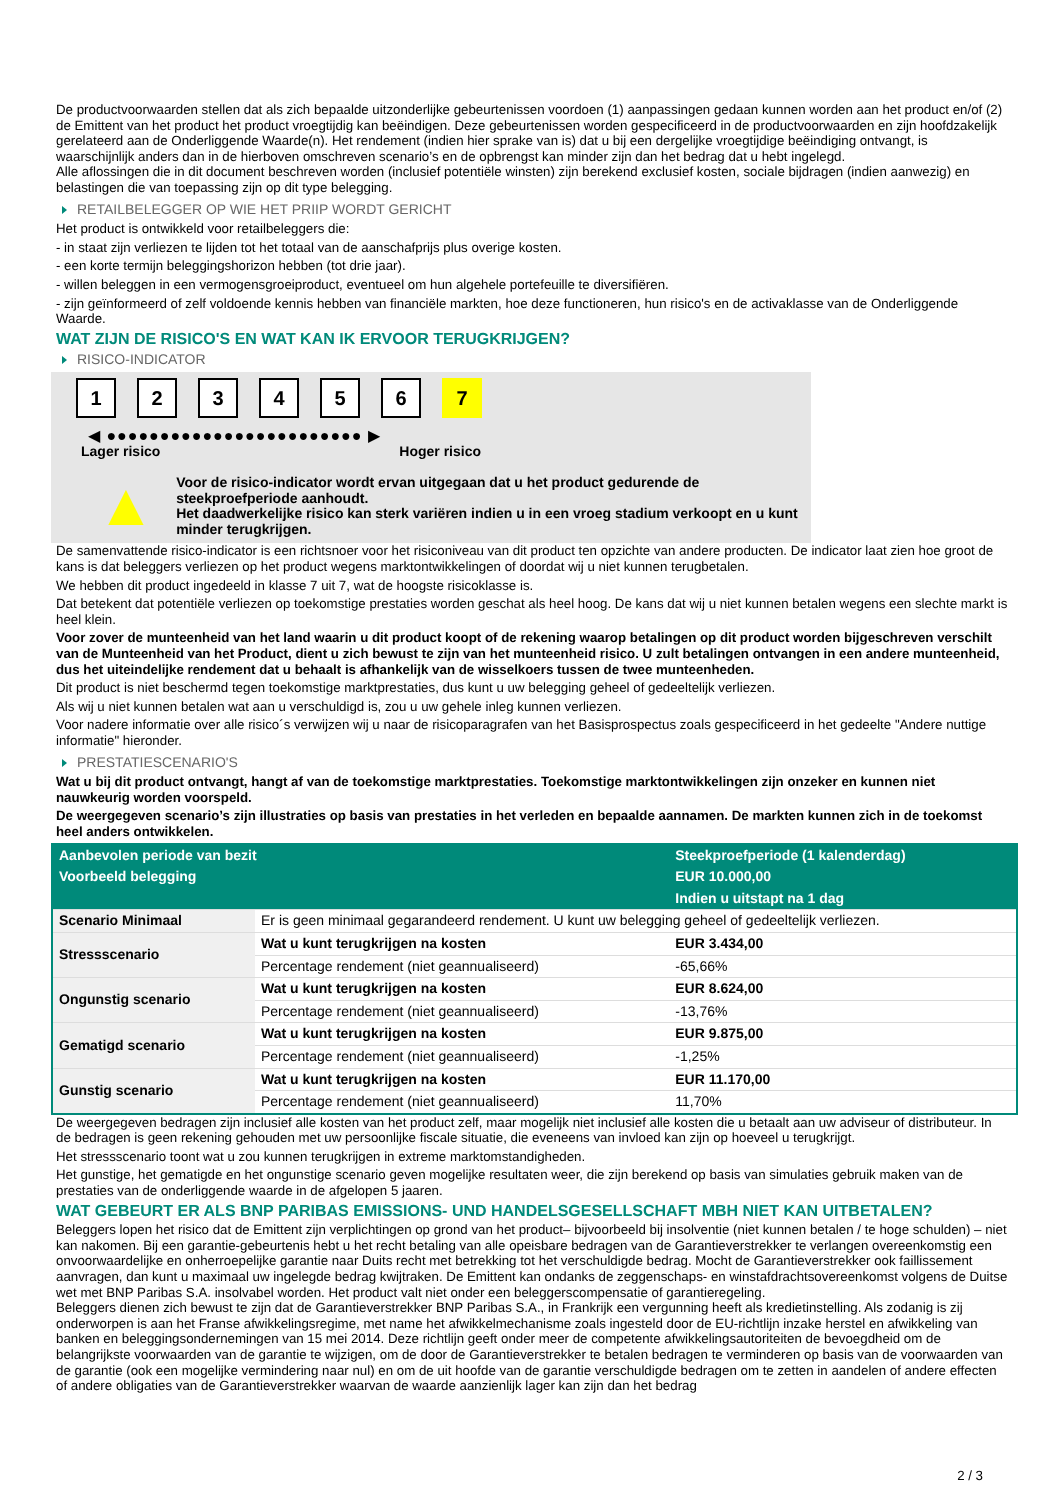De productvoorwaarden stellen dat als zich bepaalde uitzonderlijke gebeurtenissen voordoen (1) aanpassingen gedaan kunnen worden aan het product en/of (2) de Emittent van het product het product vroegtijdig kan beëindigen. Deze gebeurtenissen worden gespecificeerd in de productvoorwaarden en zijn hoofdzakelijk gerelateerd aan de Onderliggende Waarde(n). Het rendement (indien hier sprake van is) dat u bij een dergelijke vroegtijdige beëindiging ontvangt, is waarschijnlijk anders dan in de hierboven omschreven scenario’s en de opbrengst kan minder zijn dan het bedrag dat u hebt ingelegd.
Alle aflossingen die in dit document beschreven worden (inclusief potentiële winsten) zijn berekend exclusief kosten, sociale bijdragen (indien aanwezig) en belastingen die van toepassing zijn op dit type belegging.
RETAILBELEGGER OP WIE HET PRIIP WORDT GERICHT
Het product is ontwikkeld voor retailbeleggers die:
- in staat zijn verliezen te lijden tot het totaal van de aanschafprijs plus overige kosten.
- een korte termijn beleggingshorizon hebben (tot drie jaar).
- willen beleggen in een vermogensgroeiproduct, eventueel om hun algehele portefeuille te diversifiëren.
- zijn geïnformeerd of zelf voldoende kennis hebben van financiële markten, hoe deze functioneren, hun risico's en de activaklasse van de Onderliggende Waarde.
WAT ZIJN DE RISICO'S EN WAT KAN IK ERVOOR TERUGKRIJGEN?
RISICO-INDICATOR
1 2 3 4 5 6 7
◀ ●●●●●●●●●●●●●●●●●●●●●●●● ▶
Lager risico Hoger risico
▲
Voor de risico-indicator wordt ervan uitgegaan dat u het product gedurende de steekproefperiode aanhoudt.
Het daadwerkelijke risico kan sterk variëren indien u in een vroeg stadium verkoopt en u kunt minder terugkrijgen.
De samenvattende risico-indicator is een richtsnoer voor het risiconiveau van dit product ten opzichte van andere producten. De indicator laat zien hoe groot de kans is dat beleggers verliezen op het product wegens marktontwikkelingen of doordat wij u niet kunnen terugbetalen.
We hebben dit product ingedeeld in klasse 7 uit 7, wat de hoogste risicoklasse is.
Dat betekent dat potentiële verliezen op toekomstige prestaties worden geschat als heel hoog. De kans dat wij u niet kunnen betalen wegens een slechte markt is heel klein.
Voor zover de munteenheid van het land waarin u dit product koopt of de rekening waarop betalingen op dit product worden bijgeschreven verschilt van de Munteenheid van het Product, dient u zich bewust te zijn van het munteenheid risico. U zult betalingen ontvangen in een andere munteenheid, dus het uiteindelijke rendement dat u behaalt is afhankelijk van de wisselkoers tussen de twee munteenheden.
Dit product is niet beschermd tegen toekomstige marktprestaties, dus kunt u uw belegging geheel of gedeeltelijk verliezen.
Als wij u niet kunnen betalen wat aan u verschuldigd is, zou u uw gehele inleg kunnen verliezen.
Voor nadere informatie over alle risico´s verwijzen wij u naar de risicoparagrafen van het Basisprospectus zoals gespecificeerd in het gedeelte "Andere nuttige informatie" hieronder.
PRESTATIESCENARIO'S
Wat u bij dit product ontvangt, hangt af van de toekomstige marktprestaties. Toekomstige marktontwikkelingen zijn onzeker en kunnen niet nauwkeurig worden voorspeld.
De weergegeven scenario’s zijn illustraties op basis van prestaties in het verleden en bepaalde aannamen. De markten kunnen zich in de toekomst heel anders ontwikkelen.
| Aanbevolen periode van bezit | | Steekproefperiode (1 kalenderdag) |
| --- | --- | --- |
| Voorbeeld belegging | | EUR 10.000,00 |
| | | Indien u uitstapt na 1 dag |
| Scenario Minimaal | Er is geen minimaal gegarandeerd rendement. U kunt uw belegging geheel of gedeeltelijk verliezen. | |
| Stressscenario | Wat u kunt terugkrijgen na kosten | EUR 3.434,00 |
| | Percentage rendement (niet geannualiseerd) | -65,66% |
| Ongunstig scenario | Wat u kunt terugkrijgen na kosten | EUR 8.624,00 |
| | Percentage rendement (niet geannualiseerd) | -13,76% |
| Gematigd scenario | Wat u kunt terugkrijgen na kosten | EUR 9.875,00 |
| | Percentage rendement (niet geannualiseerd) | -1,25% |
| Gunstig scenario | Wat u kunt terugkrijgen na kosten | EUR 11.170,00 |
| | Percentage rendement (niet geannualiseerd) | 11,70% |
De weergegeven bedragen zijn inclusief alle kosten van het product zelf, maar mogelijk niet inclusief alle kosten die u betaalt aan uw adviseur of distributeur. In de bedragen is geen rekening gehouden met uw persoonlijke fiscale situatie, die eveneens van invloed kan zijn op hoeveel u terugkrijgt.
Het stressscenario toont wat u zou kunnen terugkrijgen in extreme marktomstandigheden.
Het gunstige, het gematigde en het ongunstige scenario geven mogelijke resultaten weer, die zijn berekend op basis van simulaties gebruik maken van de prestaties van de onderliggende waarde in de afgelopen 5 jaaren.
WAT GEBEURT ER ALS BNP PARIBAS EMISSIONS- UND HANDELSGESELLSCHAFT MBH NIET KAN UITBETALEN?
Beleggers lopen het risico dat de Emittent zijn verplichtingen op grond van het product– bijvoorbeeld bij insolventie (niet kunnen betalen / te hoge schulden) – niet kan nakomen. Bij een garantie-gebeurtenis hebt u het recht betaling van alle opeisbare bedragen van de Garantieverstrekker te verlangen overeenkomstig een onvoorwaardelijke en onherroepelijke garantie naar Duits recht met betrekking tot het verschuldigde bedrag. Mocht de Garantieverstrekker ook faillissement aanvragen, dan kunt u maximaal uw ingelegde bedrag kwijtraken. De Emittent kan ondanks de zeggenschaps- en winstafdrachtsovereenkomst volgens de Duitse wet met BNP Paribas S.A. insolvabel worden. Het product valt niet onder een beleggerscompensatie of garantieregeling.
Beleggers dienen zich bewust te zijn dat de Garantieverstrekker BNP Paribas S.A., in Frankrijk een vergunning heeft als kredietinstelling. Als zodanig is zij onderworpen is aan het Franse afwikkelingsregime, met name het afwikkelmechanisme zoals ingesteld door de EU-richtlijn inzake herstel en afwikkeling van banken en beleggingsondernemingen van 15 mei 2014. Deze richtlijn geeft onder meer de competente afwikkelingsautoriteiten de bevoegdheid om de belangrijkste voorwaarden van de garantie te wijzigen, om de door de Garantieverstrekker te betalen bedragen te verminderen op basis van de voorwaarden van de garantie (ook een mogelijke vermindering naar nul) en om de uit hoofde van de garantie verschuldigde bedragen om te zetten in aandelen of andere effecten of andere obligaties van de Garantieverstrekker waarvan de waarde aanzienlijk lager kan zijn dan het bedrag
2 / 3